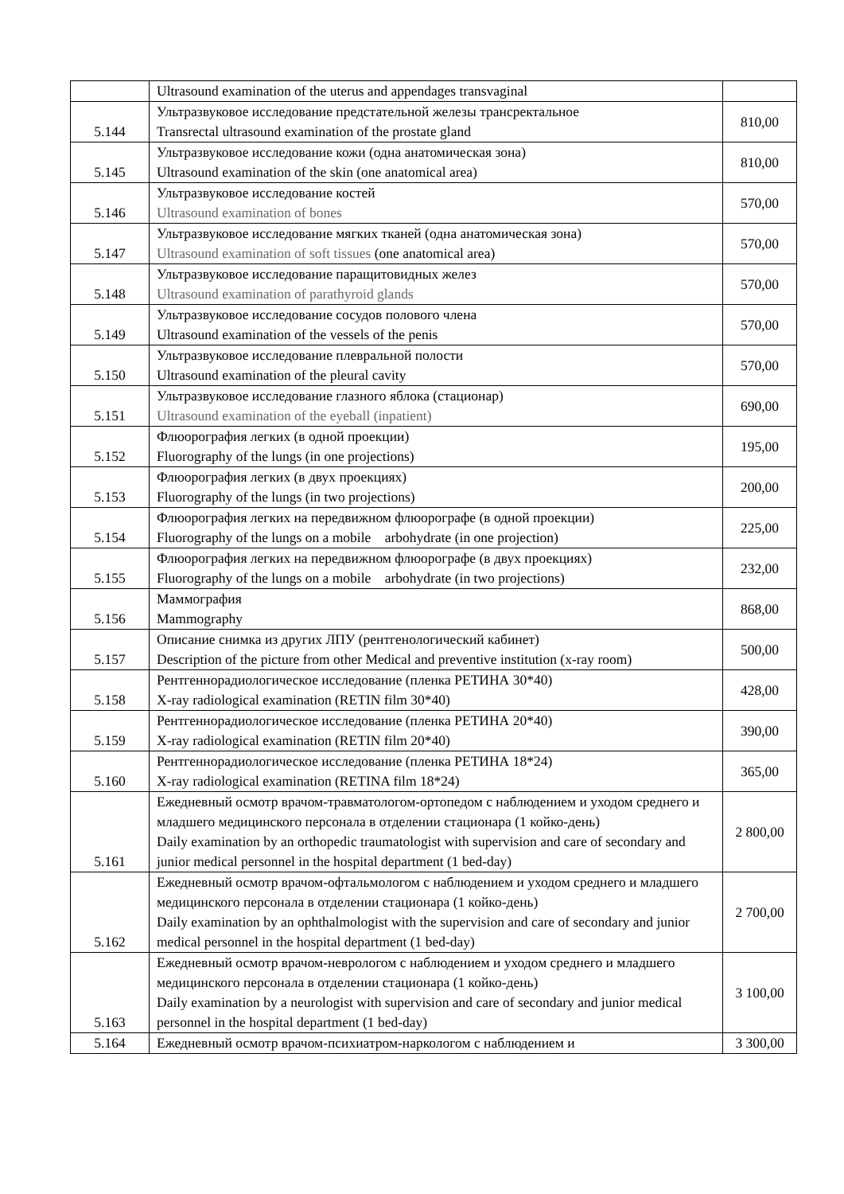| | Ultrasound examination of the uterus and appendages transvaginal | |
| 5.144 | Ультразвуковое исследование предстательной железы трансректальное Transrectal ultrasound examination of the prostate gland | 810,00 |
| 5.145 | Ультразвуковое исследование кожи (одна анатомическая зона) Ultrasound examination of the skin (one anatomical area) | 810,00 |
| 5.146 | Ультразвуковое исследование костей Ultrasound examination of bones | 570,00 |
| 5.147 | Ультразвуковое исследование мягких тканей (одна анатомическая зона) Ultrasound examination of soft tissues (one anatomical area) | 570,00 |
| 5.148 | Ультразвуковое исследование паращитовидных желез Ultrasound examination of parathyroid glands | 570,00 |
| 5.149 | Ультразвуковое исследование сосудов полового члена Ultrasound examination of the vessels of the penis | 570,00 |
| 5.150 | Ультразвуковое исследование плевральной полости Ultrasound examination of the pleural cavity | 570,00 |
| 5.151 | Ультразвуковое исследование глазного яблока (стационар) Ultrasound examination of the eyeball (inpatient) | 690,00 |
| 5.152 | Флюорография легких (в одной проекции) Fluorography of the lungs (in one projections) | 195,00 |
| 5.153 | Флюорография легких (в двух проекциях) Fluorography of the lungs (in two projections) | 200,00 |
| 5.154 | Флюорография легких на передвижном флюорографе (в одной проекции) Fluorography of the lungs on a mobile arbohydrate (in one projection) | 225,00 |
| 5.155 | Флюорография легких на передвижном флюорографе (в двух проекциях) Fluorography of the lungs on a mobile arbohydrate (in two projections) | 232,00 |
| 5.156 | Маммография Mammography | 868,00 |
| 5.157 | Описание снимка из других ЛПУ (рентгенологический кабинет) Description of the picture from other Medical and preventive institution (x-ray room) | 500,00 |
| 5.158 | Рентгеннорадиологическое исследование (пленка РЕТИНА 30*40) X-ray radiological examination (RETIN film 30*40) | 428,00 |
| 5.159 | Рентгеннорадиологическое исследование (пленка РЕТИНА 20*40) X-ray radiological examination (RETIN film 20*40) | 390,00 |
| 5.160 | Рентгеннорадиологическое исследование (пленка РЕТИНА 18*24) X-ray radiological examination (RETINA film 18*24) | 365,00 |
| 5.161 | Ежедневный осмотр врачом-травматологом-ортопедом с наблюдением и уходом среднего и младшего медицинского персонала в отделении стационара (1 койко-день) Daily examination by an orthopedic traumatologist with supervision and care of secondary and junior medical personnel in the hospital department (1 bed-day) | 2 800,00 |
| 5.162 | Ежедневный осмотр врачом-офтальмологом с наблюдением и уходом среднего и младшего медицинского персонала в отделении стационара (1 койко-день) Daily examination by an ophthalmologist with the supervision and care of secondary and junior medical personnel in the hospital department (1 bed-day) | 2 700,00 |
| 5.163 | Ежедневный осмотр врачом-неврологом с наблюдением и уходом среднего и младшего медицинского персонала в отделении стационара (1 койко-день) Daily examination by a neurologist with supervision and care of secondary and junior medical personnel in the hospital department (1 bed-day) | 3 100,00 |
| 5.164 | Ежедневный осмотр врачом-психиатром-наркологом с наблюдением и | 3 300,00 |